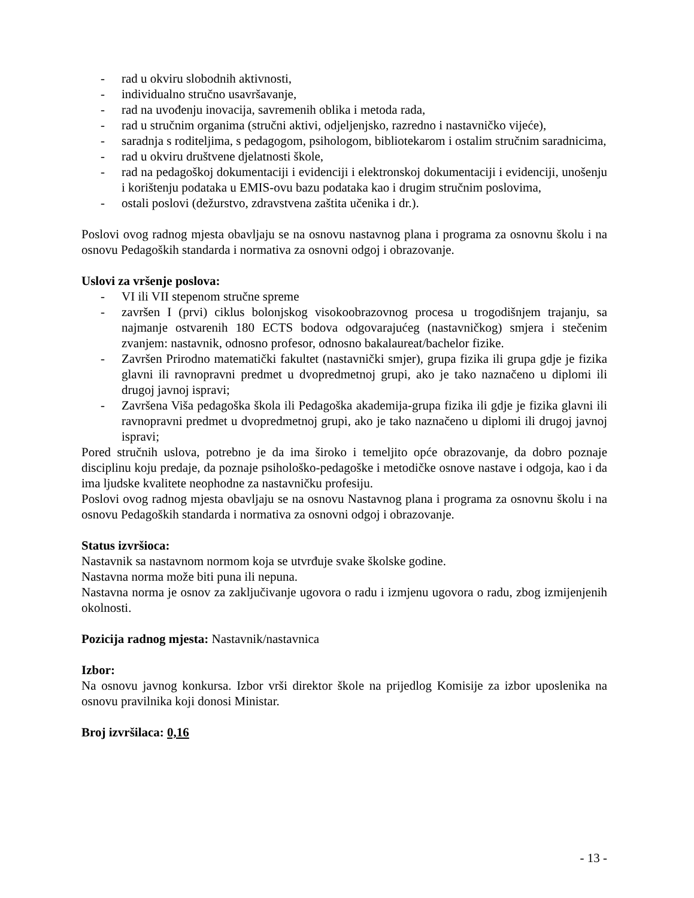- rad u okviru slobodnih aktivnosti,
- individualno stručno usavršavanje,
- rad na uvođenju inovacija, savremenih oblika i metoda rada,
- rad u stručnim organima (stručni aktivi, odjeljenjsko, razredno i nastavničko vijeće),
- saradnja s roditeljima, s pedagogom, psihologom, bibliotekarom i ostalim stručnim saradnicima,
- rad u okviru društvene djelatnosti škole,
- rad na pedagoškoj dokumentaciji i evidenciji i elektronskoj dokumentaciji i evidenciji, unošenju i korištenju podataka u EMIS-ovu bazu podataka kao i drugim stručnim poslovima,
- ostali poslovi (dežurstvo, zdravstvena zaštita učenika i dr.).
Poslovi ovog radnog mjesta obavljaju se na osnovu nastavnog plana i programa za osnovnu školu i na osnovu Pedagoških standarda i normativa za osnovni odgoj i obrazovanje.
Uslovi za vršenje poslova:
- VI ili VII stepenom stručne spreme
- završen I (prvi) ciklus bolonjskog visokoobrazovnog procesa u trogodišnjem trajanju, sa najmanje ostvarenih 180 ECTS bodova odgovarajućeg (nastavničkog) smjera i stečenim zvanjem: nastavnik, odnosno profesor, odnosno bakalaureat/bachelor fizike.
- Završen Prirodno matematički fakultet (nastavnički smjer), grupa fizika ili grupa gdje je fizika glavni ili ravnopravni predmet u dvopredmetnoj grupi, ako je tako naznačeno u diplomi ili drugoj javnoj ispravi;
- Završena Viša pedagoška škola ili Pedagoška akademija-grupa fizika ili gdje je fizika glavni ili ravnopravni predmet u dvopredmetnoj grupi, ako je tako naznačeno u diplomi ili drugoj javnoj ispravi;
Pored stručnih uslova, potrebno je da ima široko i temeljito opće obrazovanje, da dobro poznaje disciplinu koju predaje, da poznaje psihološko-pedagoške i metodičke osnove nastave i odgoja, kao i da ima ljudske kvalitete neophodne za nastavničku profesiju.
Poslovi ovog radnog mjesta obavljaju se na osnovu Nastavnog plana i programa za osnovnu školu i na osnovu Pedagoških standarda i normativa za osnovni odgoj i obrazovanje.
Status izvršioca:
Nastavnik sa nastavnom normom koja se utvrđuje svake školske godine.
Nastavna norma može biti puna ili nepuna.
Nastavna norma je osnov za zaključivanje ugovora o radu i izmjenu ugovora o radu, zbog izmijenjenih okolnosti.
Pozicija radnog mjesta: Nastavnik/nastavnica
Izbor:
Na osnovu javnog konkursa. Izbor vrši direktor škole na prijedlog Komisije za izbor uposlenika na osnovu pravilnika koji donosi Ministar.
Broj izvršilaca: 0,16
- 13 -